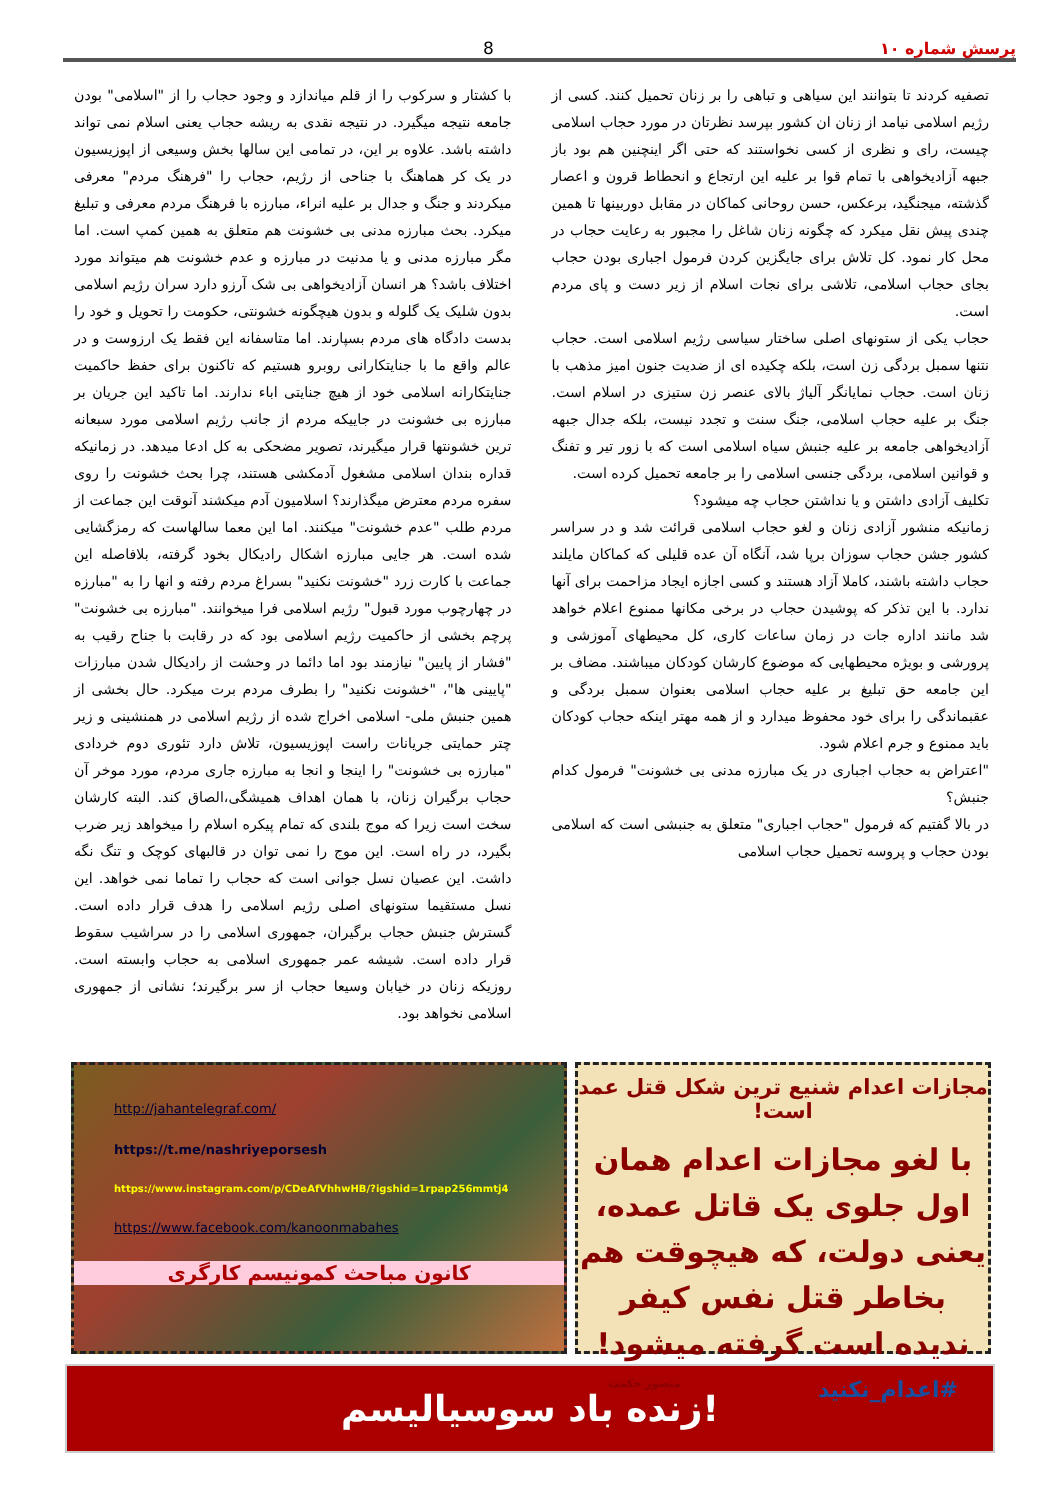پرسش شماره ۱۰ 8
تصفیه کردند تا بتوانند این سیاهی و تباهی را بر زنان تحمیل کنند. کسی از رژیم اسلامی نیامد از زنان ان کشور بپرسد نظرتان در مورد حجاب اسلامی چیست، رای و نظری از کسی نخواستند که حتی اگر اینچنین هم بود باز جبهه آزادیخواهی با تمام قوا بر علیه این ارتجاع و انحطاط قرون و اعصار گذشته، میجنگید، برعکس، حسن روحانی کماکان در مقابل دوربینها تا همین چندی پیش نقل میکرد که چگونه زنان شاغل را مجبور به رعایت حجاب در محل کار نمود. کل تلاش برای جایگزین کردن فرمول اجباری بودن حجاب بجای حجاب اسلامی، تلاشی برای نجات اسلام از زیر دست و پای مردم است.
حجاب یکی از ستونهای اصلی ساختار سیاسی رژیم اسلامی است. حجاب نتنها سمبل بردگی زن است، بلکه چکیده ای از ضدیت جنون امیز مذهب با زنان است. حجاب نمایانگر آلیاژ بالای عنصر زن ستیزی در اسلام است. جنگ بر علیه حجاب اسلامی، جنگ سنت و تجدد نیست، بلکه جدال جبهه آزادیخواهی جامعه بر علیه جنبش سیاه اسلامی است که با زور تیر و تفنگ و قوانین اسلامی، بردگی جنسی اسلامی را بر جامعه تحمیل کرده است.
تکلیف آزادی داشتن و یا نداشتن حجاب چه میشود؟
زمانیکه منشور آزادی زنان و لغو حجاب اسلامی قرائت شد و در سراسر کشور جشن حجاب سوزان برپا شد، آنگاه آن عده قلیلی که کماکان مایلند حجاب داشته باشند، کاملا آزاد هستند و کسی اجازه ایجاد مزاحمت برای آنها ندارد. با این تذکر که پوشیدن حجاب در برخی مکانها ممنوع اعلام خواهد شد مانند اداره جات در زمان ساعات کاری، کل محیطهای آموزشی و پرورشی و بویژه محیطهایی که موضوع کارشان کودکان میباشند. مضاف بر این جامعه حق تبلیغ بر علیه حجاب اسلامی بعنوان سمبل بردگی و عقبماندگی را برای خود محفوظ میدارد و از همه مهتر اینکه حجاب کودکان باید ممنوع و جرم اعلام شود.
"اعتراض به حجاب اجباری در یک مبارزه مدنی بی خشونت" فرمول کدام جنبش؟
در بالا گفتیم که فرمول "حجاب اجباری" متعلق به جنبشی است که اسلامی بودن حجاب و پروسه تحمیل حجاب اسلامی
با کشتار و سرکوب را از قلم میاندازد و وجود حجاب را از "اسلامی" بودن جامعه نتیجه میگیرد. در نتیجه نقدی به ریشه حجاب یعنی اسلام نمی تواند داشته باشد. علاوه بر این، در تمامی این سالها بخش وسیعی از اپوزیسیون در یک کر هماهنگ با جناحی از رژیم، حجاب را "فرهنگ مردم" معرفی میکردند و جنگ و جدال بر علیه انراء، مبارزه با فرهنگ مردم معرفی و تبلیغ میکرد. بحث مبارزه مدنی بی خشونت هم متعلق به همین کمپ است. اما مگر مبارزه مدنی و یا مدنیت در مبارزه و عدم خشونت هم میتواند مورد اختلاف باشد؟ هر انسان آزادیخواهی بی شک آرزو دارد سران رژیم اسلامی بدون شلیک یک گلوله و بدون هیچگونه خشونتی، حکومت را تحویل و خود را بدست دادگاه های مردم بسپارند. اما متاسفانه این فقط یک ارزوست و در عالم واقع ما با جنایتکارانی روبرو هستیم که تاکنون برای حفظ حاکمیت جنایتکارانه اسلامی خود از هیچ جنایتی اباء ندارند. اما تاکید این جریان بر مبارزه بی خشونت در جاییکه مردم از جانب رژیم اسلامی مورد سبعانه ترین خشونتها قرار میگیرند، تصویر مضحکی به کل ادعا میدهد. در زمانیکه قداره بندان اسلامی مشغول آدمکشی هستند، چرا بحث خشونت را روی سفره مردم معترض میگذارند؟ اسلامیون آدم میکشند آنوقت این جماعت از مردم طلب "عدم خشونت" میکنند. اما این معما سالهاست که رمزگشایی شده است. هر جایی مبارزه اشکال رادیکال بخود گرفته، بلافاصله این جماعت با کارت زرد "خشونت نکنید" بسراغ مردم رفته و انها را به "مبارزه در چهارچوب مورد قبول" رژیم اسلامی فرا میخوانند. "مبارزه بی خشونت" پرچم بخشی از حاکمیت رژیم اسلامی بود که در رقابت با جناح رقیب به "فشار از پایین" نیازمند بود اما دائما در وحشت از رادیکال شدن مبارزات "پایینی ها"، "خشونت نکنید" را بطرف مردم برت میکرد. حال بخشی از همین جنبش ملی- اسلامی اخراج شده از رژیم اسلامی در همنشینی و زیر چتر حمایتی جریانات راست اپوزیسیون، تلاش دارد تئوری دوم خردادی "مبارزه بی خشونت" را اینجا و انجا به مبارزه جاری مردم، مورد موخر آن حجاب برگیران زنان، با همان اهداف همیشگی،الصاق کند. البته کارشان سخت است زیرا که موج بلندی که تمام پیکره اسلام را میخواهد زیر ضرب بگیرد، در راه است. این موج را نمی توان در قالبهای کوچک و تنگ نگه داشت. این عصیان نسل جوانی است که حجاب را تماما نمی خواهد. این نسل مستقیما ستونهای اصلی رژیم اسلامی را هدف قرار داده است. گسترش جنبش حجاب برگیران، جمهوری اسلامی را در سراشیب سقوط قرار داده است. شیشه عمر جمهوری اسلامی به حجاب وابسته است. روزیکه زنان در خیابان وسیعا حجاب از سر برگیرند؛ نشانی از جمهوری اسلامی نخواهد بود.
مجازات اعدام شنیع ترین شکل قتل عمد است!
با لغو مجازات اعدام همان اول جلوی یک قاتل عمده، یعنی دولت، که هیچوقت هم بخاطر قتل نفس کیفر ندیده است گرفته میشود!
#اعدام_نکنید منصور حکمت
http://jahantelegraf.com/
https://t.me/nashriyeporsesh
https://www.instagram.com/p/CDeAfVhhwHB/?igshid=1rpap256mmtj4
https://www.facebook.com/kanoonmabahes
کانون مباحث کمونیسم کارگری
زنده باد سوسیالیسم!